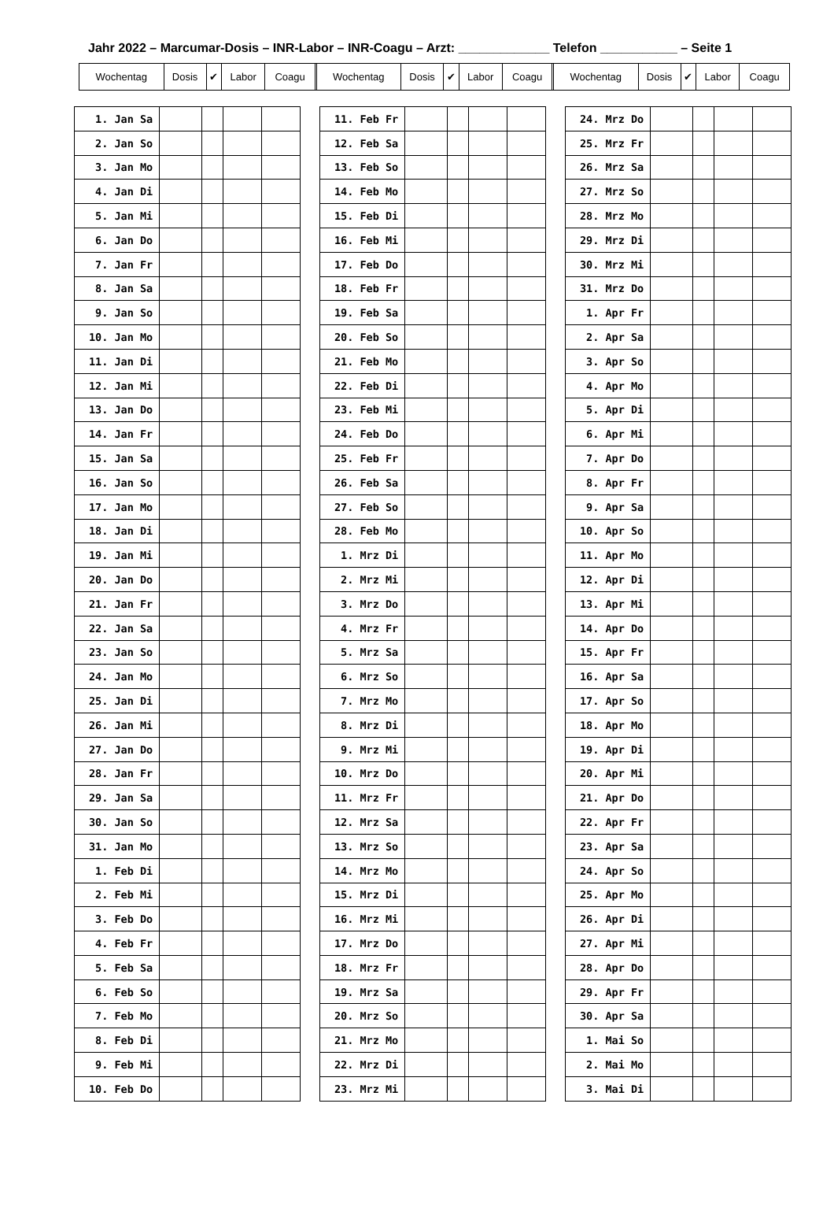Jahr 2022 – Marcumar-Dosis – INR-Labor – INR-Coagu – Arzt: _____________ Telefon ___________ – Seite 1
| Wochentag | Dosis | ✔ | Labor | Coagu | | Wochentag | Dosis | ✔ | Labor | Coagu | | Wochentag | Dosis | ✔ | Labor | Coagu |
| 1. Jan Sa | | | | |
| 2. Jan So | | | | |
| 3. Jan Mo | | | | |
| 4. Jan Di | | | | |
| 5. Jan Mi | | | | |
| 6. Jan Do | | | | |
| 7. Jan Fr | | | | |
| 8. Jan Sa | | | | |
| 9. Jan So | | | | |
| 10. Jan Mo | | | | |
| 11. Jan Di | | | | |
| 12. Jan Mi | | | | |
| 13. Jan Do | | | | |
| 14. Jan Fr | | | | |
| 15. Jan Sa | | | | |
| 16. Jan So | | | | |
| 17. Jan Mo | | | | |
| 18. Jan Di | | | | |
| 19. Jan Mi | | | | |
| 20. Jan Do | | | | |
| 21. Jan Fr | | | | |
| 22. Jan Sa | | | | |
| 23. Jan So | | | | |
| 24. Jan Mo | | | | |
| 25. Jan Di | | | | |
| 26. Jan Mi | | | | |
| 27. Jan Do | | | | |
| 28. Jan Fr | | | | |
| 29. Jan Sa | | | | |
| 30. Jan So | | | | |
| 31. Jan Mo | | | | |
| 1. Feb Di | | | | |
| 2. Feb Mi | | | | |
| 3. Feb Do | | | | |
| 4. Feb Fr | | | | |
| 5. Feb Sa | | | | |
| 6. Feb So | | | | |
| 7. Feb Mo | | | | |
| 8. Feb Di | | | | |
| 9. Feb Mi | | | | |
| 10. Feb Do | | | | |
| 11. Feb Fr | | | | |
| 12. Feb Sa | | | | |
| 13. Feb So | | | | |
| 14. Feb Mo | | | | |
| 15. Feb Di | | | | |
| 16. Feb Mi | | | | |
| 17. Feb Do | | | | |
| 18. Feb Fr | | | | |
| 19. Feb Sa | | | | |
| 20. Feb So | | | | |
| 21. Feb Mo | | | | |
| 22. Feb Di | | | | |
| 23. Feb Mi | | | | |
| 24. Feb Do | | | | |
| 25. Feb Fr | | | | |
| 26. Feb Sa | | | | |
| 27. Feb So | | | | |
| 28. Feb Mo | | | | |
| 1. Mrz Di | | | | |
| 2. Mrz Mi | | | | |
| 3. Mrz Do | | | | |
| 4. Mrz Fr | | | | |
| 5. Mrz Sa | | | | |
| 6. Mrz So | | | | |
| 7. Mrz Mo | | | | |
| 8. Mrz Di | | | | |
| 9. Mrz Mi | | | | |
| 10. Mrz Do | | | | |
| 11. Mrz Fr | | | | |
| 12. Mrz Sa | | | | |
| 13. Mrz So | | | | |
| 14. Mrz Mo | | | | |
| 15. Mrz Di | | | | |
| 16. Mrz Mi | | | | |
| 17. Mrz Do | | | | |
| 18. Mrz Fr | | | | |
| 19. Mrz Sa | | | | |
| 20. Mrz So | | | | |
| 21. Mrz Mo | | | | |
| 22. Mrz Di | | | | |
| 23. Mrz Mi | | | | |
| 24. Mrz Do | | | | |
| 25. Mrz Fr | | | | |
| 26. Mrz Sa | | | | |
| 27. Mrz So | | | | |
| 28. Mrz Mo | | | | |
| 29. Mrz Di | | | | |
| 30. Mrz Mi | | | | |
| 31. Mrz Do | | | | |
| 1. Apr Fr | | | | |
| 2. Apr Sa | | | | |
| 3. Apr So | | | | |
| 4. Apr Mo | | | | |
| 5. Apr Di | | | | |
| 6. Apr Mi | | | | |
| 7. Apr Do | | | | |
| 8. Apr Fr | | | | |
| 9. Apr Sa | | | | |
| 10. Apr So | | | | |
| 11. Apr Mo | | | | |
| 12. Apr Di | | | | |
| 13. Apr Mi | | | | |
| 14. Apr Do | | | | |
| 15. Apr Fr | | | | |
| 16. Apr Sa | | | | |
| 17. Apr So | | | | |
| 18. Apr Mo | | | | |
| 19. Apr Di | | | | |
| 20. Apr Mi | | | | |
| 21. Apr Do | | | | |
| 22. Apr Fr | | | | |
| 23. Apr Sa | | | | |
| 24. Apr So | | | | |
| 25. Apr Mo | | | | |
| 26. Apr Di | | | | |
| 27. Apr Mi | | | | |
| 28. Apr Do | | | | |
| 29. Apr Fr | | | | |
| 30. Apr Sa | | | | |
| 1. Mai So | | | | |
| 2. Mai Mo | | | | |
| 3. Mai Di | | | | |